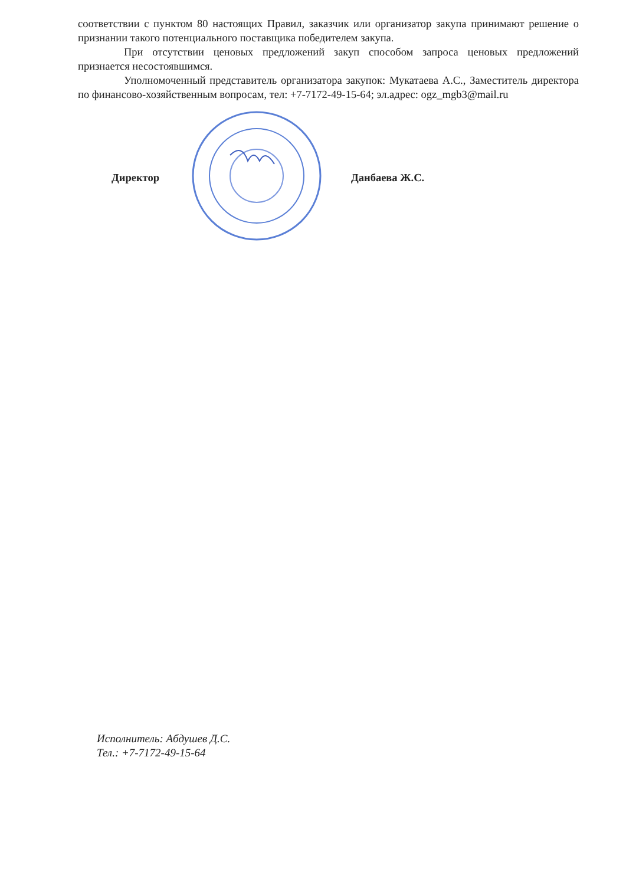соответствии с пунктом 80 настоящих Правил, заказчик или организатор закупа принимают решение о признании такого потенциального поставщика победителем закупа.
При отсутствии ценовых предложений закуп способом запроса ценовых предложений признается несостоявшимся.
Уполномоченный представитель организатора закупок: Мукатаева А.С., Заместитель директора по финансово-хозяйственным вопросам, тел: +7-7172-49-15-64; эл.адрес: ogz_mgb3@mail.ru
Директор Данбаева Ж.С.
Исполнитель: Абдушев Д.С.
Тел.: +7-7172-49-15-64